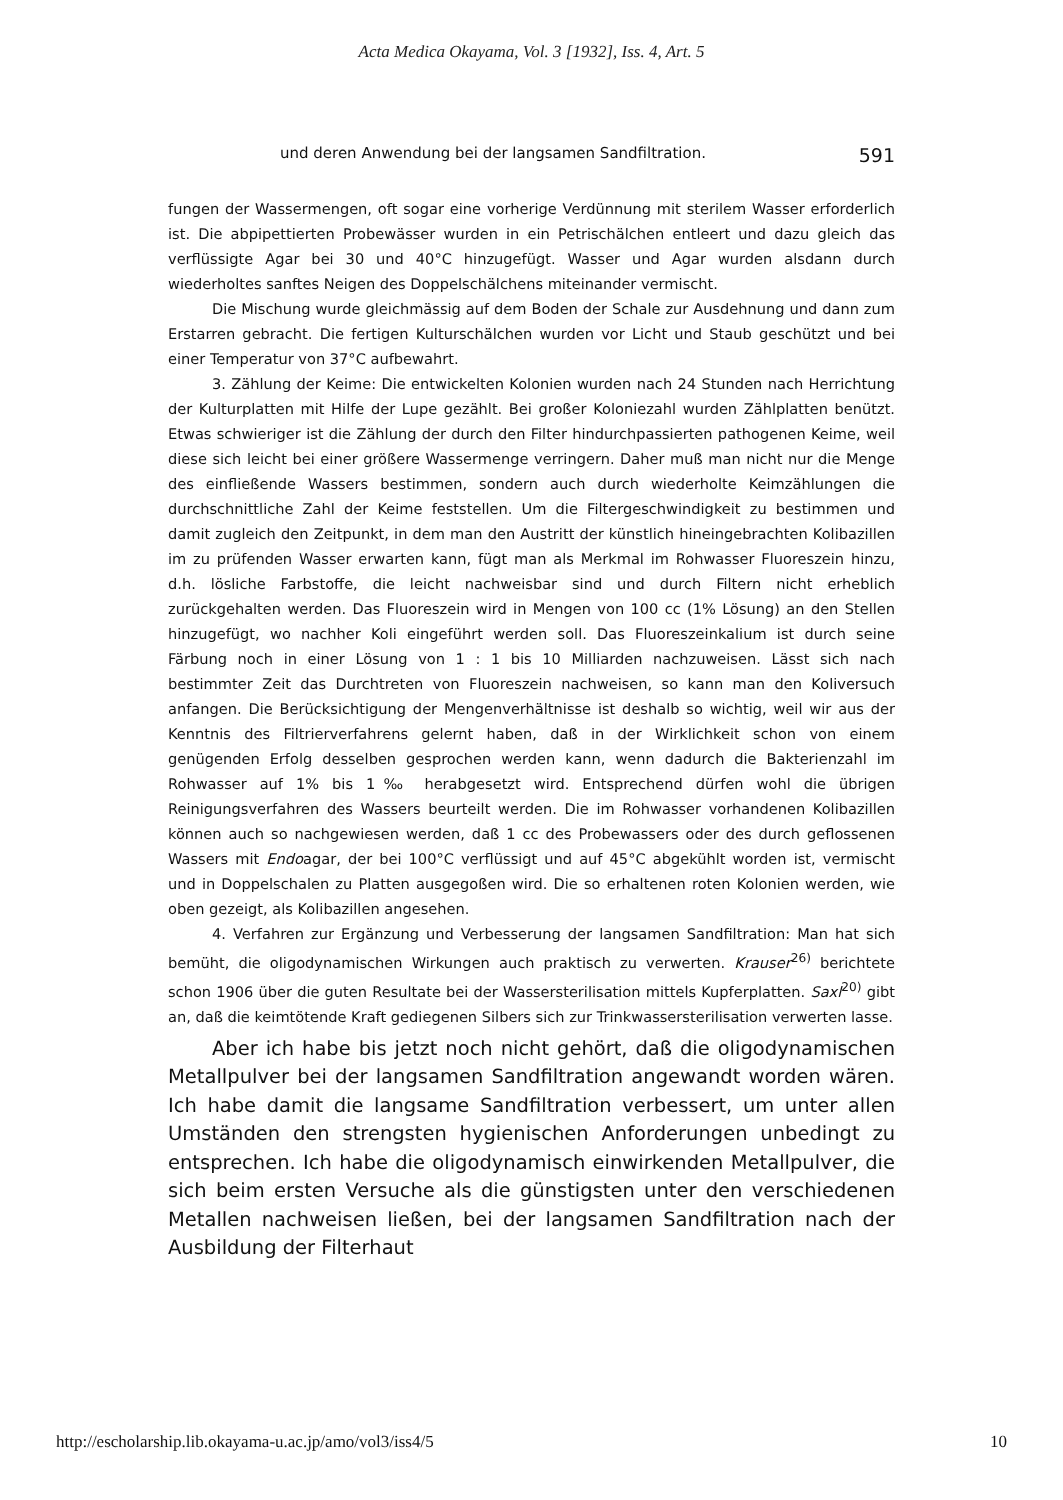Acta Medica Okayama, Vol. 3 [1932], Iss. 4, Art. 5
und deren Anwendung bei der langsamen Sandfiltration. 591
fungen der Wassermengen, oft sogar eine vorherige Verdünnung mit sterilem Wasser erforderlich ist. Die abpipettierten Probewässer wurden in ein Petrischälchen entleert und dazu gleich das verflüssigte Agar bei 30 und 40°C hinzugefügt. Wasser und Agar wurden alsdann durch wiederholtes sanftes Neigen des Doppelschälchens miteinander vermischt.
Die Mischung wurde gleichmässig auf dem Boden der Schale zur Ausdehnung und dann zum Erstarren gebracht. Die fertigen Kulturschälchen wurden vor Licht und Staub geschützt und bei einer Temperatur von 37°C aufbewahrt.
3. Zählung der Keime: Die entwickelten Kolonien wurden nach 24 Stunden nach Herrichtung der Kulturplatten mit Hilfe der Lupe gezählt. Bei großer Koloniezahl wurden Zählplatten benützt. Etwas schwieriger ist die Zählung der durch den Filter hindurchpassierten pathogenen Keime, weil diese sich leicht bei einer größere Wassermenge verringern. Daher muß man nicht nur die Menge des einfließende Wassers bestimmen, sondern auch durch wiederholte Keimzählungen die durchschnittliche Zahl der Keime feststellen. Um die Filtergeschwindigkeit zu bestimmen und damit zugleich den Zeitpunkt, in dem man den Austritt der künstlich hineingebrachten Kolibazillen im zu prüfenden Wasser erwarten kann, fügt man als Merkmal im Rohwasser Fluoreszein hinzu, d.h. lösliche Farbstoffe, die leicht nachweisbar sind und durch Filtern nicht erheblich zurückgehalten werden. Das Fluoreszein wird in Mengen von 100 cc (1% Lösung) an den Stellen hinzugefügt, wo nachher Koli eingeführt werden soll. Das Fluoreszeinkalium ist durch seine Färbung noch in einer Lösung von 1 : 1 bis 10 Milliarden nachzuweisen. Lässt sich nach bestimmter Zeit das Durchtreten von Fluoreszein nachweisen, so kann man den Koliversuch anfangen. Die Berücksichtigung der Mengenverhältnisse ist deshalb so wichtig, weil wir aus der Kenntnis des Filtrierverfahrens gelernt haben, daß in der Wirklichkeit schon von einem genügenden Erfolg desselben gesprochen werden kann, wenn dadurch die Bakterienzahl im Rohwasser auf 1% bis 1‰ herabgesetzt wird. Entsprechend dürfen wohl die übrigen Reinigungsverfahren des Wassers beurteilt werden. Die im Rohwasser vorhandenen Kolibazillen können auch so nachgewiesen werden, daß 1 cc des Probewassers oder des durch geflossenen Wassers mit Endoagar, der bei 100°C verflüssigt und auf 45°C abgekühlt worden ist, vermischt und in Doppelschalen zu Platten ausgegoßen wird. Die so erhaltenen roten Kolonien werden, wie oben gezeigt, als Kolibazillen angesehen.
4. Verfahren zur Ergänzung und Verbesserung der langsamen Sandfiltration: Man hat sich bemüht, die oligodynamischen Wirkungen auch praktisch zu verwerten. Krauser<sup>26)</sup> berichtete schon 1906 über die guten Resultate bei der Wassersterilisation mittels Kupferplatten. Saxl<sup>20)</sup> gibt an, daß die keimtötende Kraft gediegenen Silbers sich zur Trinkwassersterilisation verwerten lasse.
Aber ich habe bis jetzt noch nicht gehört, daß die oligodynamischen Metallpulver bei der langsamen Sandfiltration angewandt worden wären. Ich habe damit die langsame Sandfiltration verbessert, um unter allen Umständen den strengsten hygienischen Anforderungen unbedingt zu entsprechen. Ich habe die oligodynamisch einwirkenden Metallpulver, die sich beim ersten Versuche als die günstigsten unter den verschiedenen Metallen nachweisen ließen, bei der langsamen Sandfiltration nach der Ausbildung der Filterhaut
http://escholarship.lib.okayama-u.ac.jp/amo/vol3/iss4/5 10